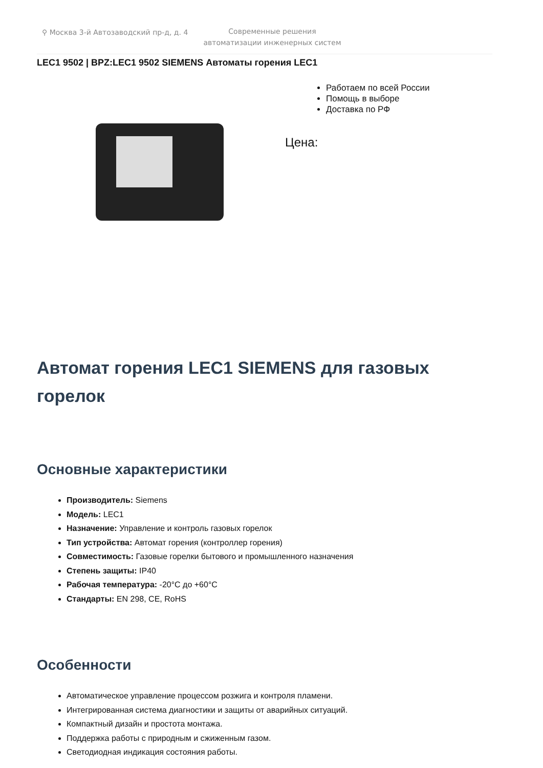⚲ Москва 3-й Автозаводский пр-д, д. 4
Современные решения
автоматизации инженерных систем
LEC1 9502 | BPZ:LEC1 9502 SIEMENS Автоматы горения LEC1
Работаем по всей России
Помощь в выборе
Доставка по РФ
Цена:
Автомат горения LEC1 SIEMENS для газовых горелок
Основные характеристики
Производитель: Siemens
Модель: LEC1
Назначение: Управление и контроль газовых горелок
Тип устройства: Автомат горения (контроллер горения)
Совместимость: Газовые горелки бытового и промышленного назначения
Степень защиты: IP40
Рабочая температура: -20°C до +60°C
Стандарты: EN 298, CE, RoHS
Особенности
Автоматическое управление процессом розжига и контроля пламени.
Интегрированная система диагностики и защиты от аварийных ситуаций.
Компактный дизайн и простота монтажа.
Поддержка работы с природным и сжиженным газом.
Светодиодная индикация состояния работы.